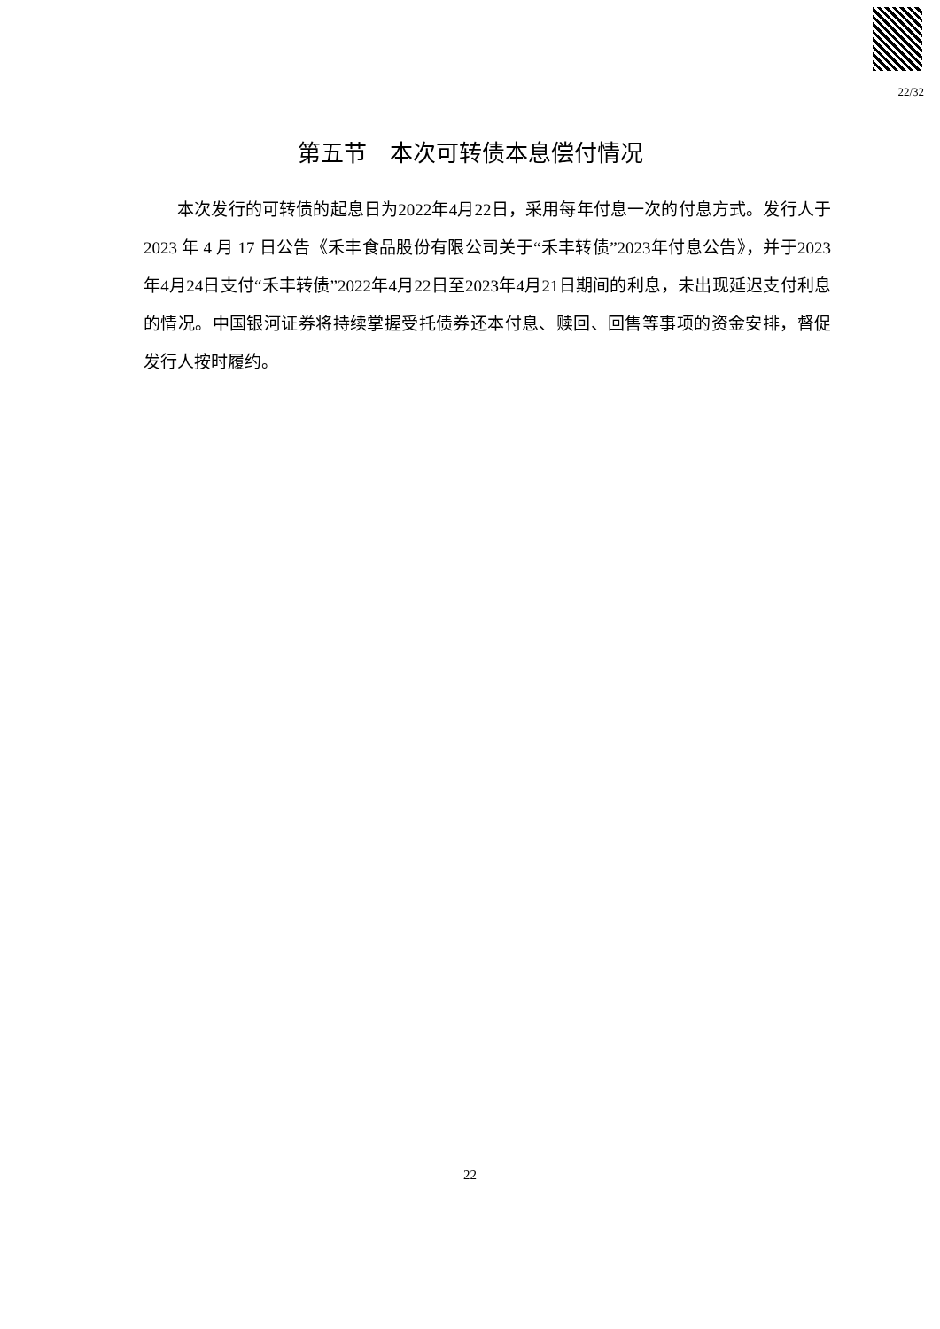22/32
第五节　本次可转债本息偿付情况
本次发行的可转债的起息日为2022年4月22日，采用每年付息一次的付息方式。发行人于 2023 年 4 月 17 日公告《禾丰食品股份有限公司关于“禾丰转债”2023年付息公告》，并于2023年4月24日支付“禾丰转债”2022年4月22日至2023年4月21日期间的利息，未出现延迟支付利息的情况。中国银河证券将持续掌握受托债券还本付息、赎回、回售等事项的资金安排，督促发行人按时履约。
22